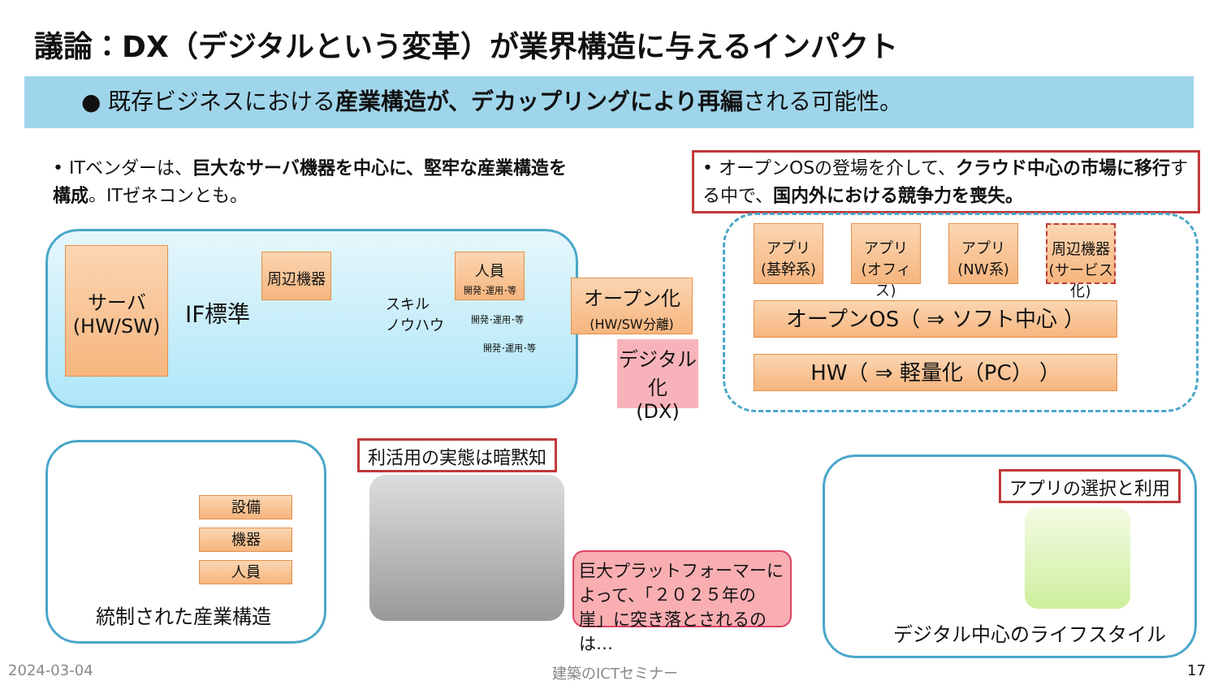議論：DX（デジタルという変革）が業界構造に与えるインパクト
● 既存ビジネスにおける産業構造が、デカップリングにより再編される可能性。
• ITベンダーは、巨大なサーバ機器を中心に、堅牢な産業構造を構成。ITゼネコンとも。
• オープンOSの登場を介して、クラウド中心の市場に移行する中で、国内外における競争力を喪失。
サーバ
(HW/SW)
IF標準
周辺機器
スキル
ノウハウ
人員
開発･運用･等
開発･運用･等
開発･運用･等
オープン化
(HW/SW分離)
デジタル化
(DX)
アプリ
(基幹系)
アプリ
(オフィス)
アプリ
(NW系)
周辺機器
(サービス化)
オープンOS（ ⇒ ソフト中心 ）
HW（ ⇒ 軽量化（PC） ）
設備
機器
人員
統制された産業構造
利活用の実態は暗黙知
巨大プラットフォーマーによって、「２０２５年の崖」に突き落とされるのは…
アプリの選択と利用
デジタル中心のライフスタイル
2024-03-04 建築のICTセミナー 17